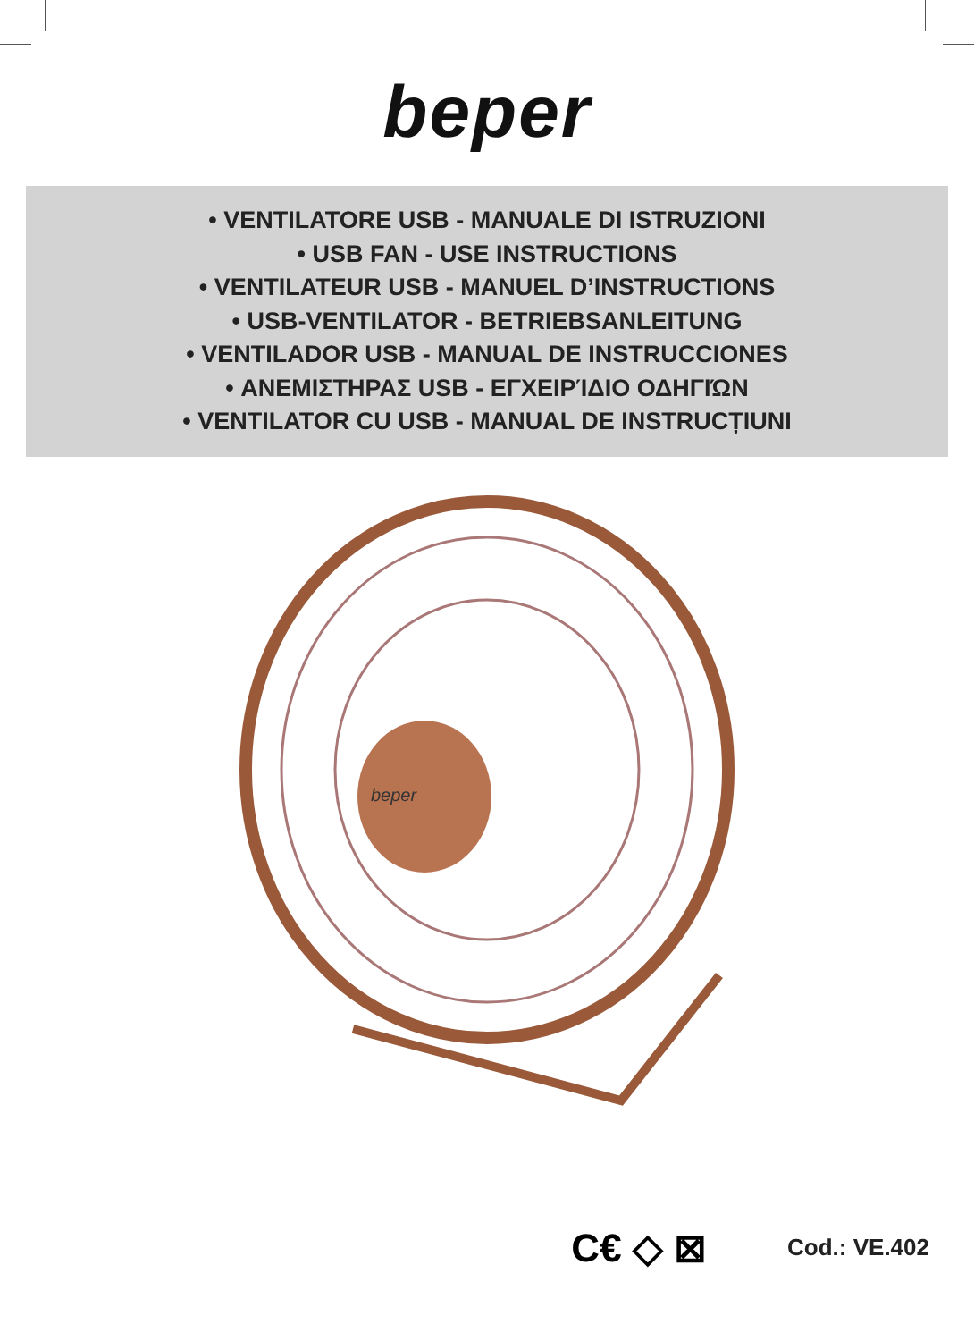beper
• VENTILATORE USB - MANUALE DI ISTRUZIONI
• USB FAN - USE INSTRUCTIONS
• VENTILATEUR USB - MANUEL D’INSTRUCTIONS
• USB-VENTILATOR - BETRIEBSANLEITUNG
• VENTILADOR USB - MANUAL DE INSTRUCCIONES
• ΑΝΕΜΙΣΤΗΡΑΣ USB - ΕΓΧΕΙΡΊΔΙΟ ΟΔΗΓΙΏΝ
• VENTILATOR CU USB - MANUAL DE INSTRUCȚIUNI
beper
C€ ◇ ⊠
Cod.: VE.402